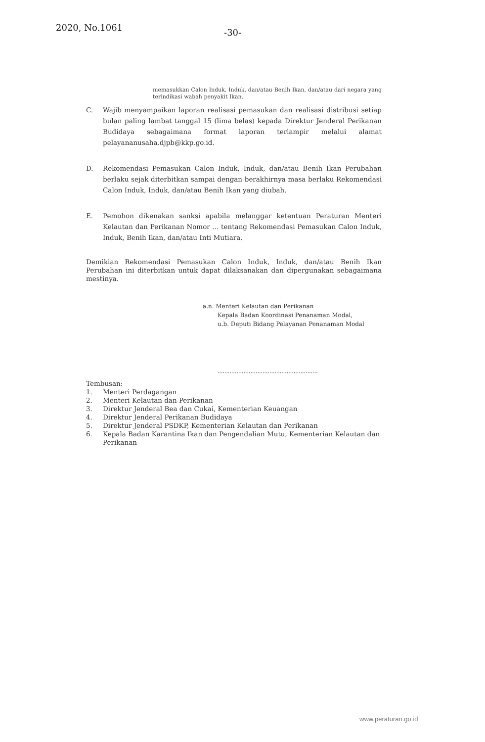2020, No.1061
-30-
memasukkan Calon Induk, Induk, dan/atau Benih Ikan, dan/atau dari negara yang terindikasi wabah penyakit Ikan.
C. Wajib menyampaikan laporan realisasi pemasukan dan realisasi distribusi setiap bulan paling lambat tanggal 15 (lima belas) kepada Direktur Jenderal Perikanan Budidaya sebagaimana format laporan terlampir melalui alamat pelayananusaha.djpb@kkp.go.id.
D. Rekomendasi Pemasukan Calon Induk, Induk, dan/atau Benih Ikan Perubahan berlaku sejak diterbitkan sampai dengan berakhirnya masa berlaku Rekomendasi Calon Induk, Induk, dan/atau Benih Ikan yang diubah.
E. Pemohon dikenakan sanksi apabila melanggar ketentuan Peraturan Menteri Kelautan dan Perikanan Nomor ... tentang Rekomendasi Pemasukan Calon Induk, Induk, Benih Ikan, dan/atau Inti Mutiara.
Demikian Rekomendasi Pemasukan Calon Induk, Induk, dan/atau Benih Ikan Perubahan ini diterbitkan untuk dapat dilaksanakan dan dipergunakan sebagaimana mestinya.
a.n. Menteri Kelautan dan Perikanan
Kepala Badan Koordinasi Penanaman Modal,
u.b. Deputi Bidang Pelayanan Penanaman Modal
..........................................................
Tembusan:
1. Menteri Perdagangan
2. Menteri Kelautan dan Perikanan
3. Direktur Jenderal Bea dan Cukai, Kementerian Keuangan
4. Direktur Jenderal Perikanan Budidaya
5. Direktur Jenderal PSDKP, Kementerian Kelautan dan Perikanan
6. Kepala Badan Karantina Ikan dan Pengendalian Mutu, Kementerian Kelautan dan Perikanan
www.peraturan.go.id